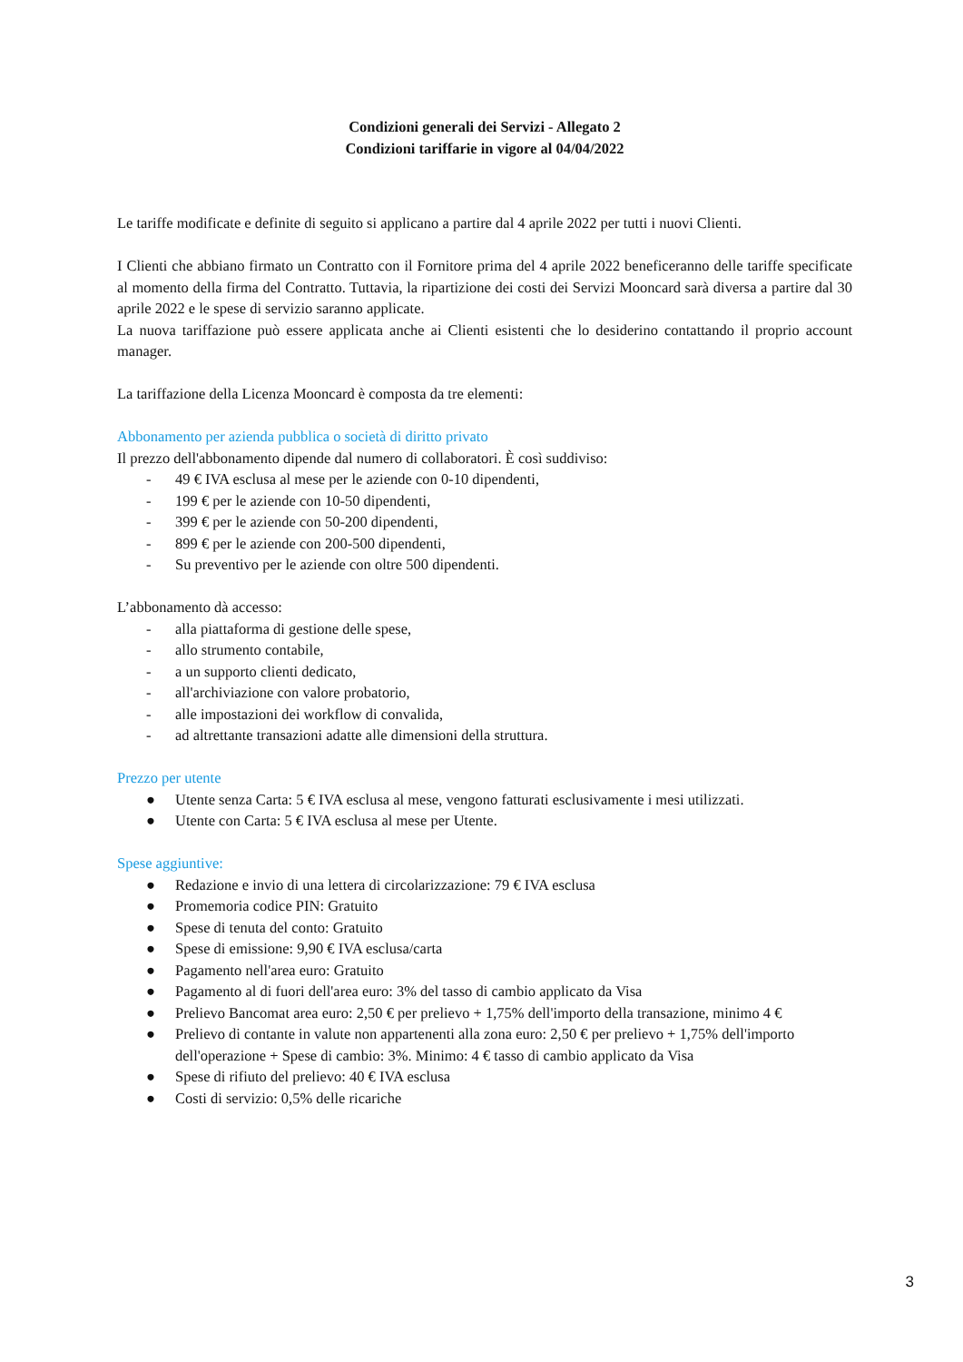Condizioni generali dei Servizi - Allegato 2
Condizioni tariffarie in vigore al 04/04/2022
Le tariffe modificate e definite di seguito si applicano a partire dal 4 aprile 2022 per tutti i nuovi Clienti.
I Clienti che abbiano firmato un Contratto con il Fornitore prima del 4 aprile 2022 beneficeranno delle tariffe specificate al momento della firma del Contratto. Tuttavia, la ripartizione dei costi dei Servizi Mooncard sarà diversa a partire dal 30 aprile 2022 e le spese di servizio saranno applicate.
La nuova tariffazione può essere applicata anche ai Clienti esistenti che lo desiderino contattando il proprio account manager.
La tariffazione della Licenza Mooncard è composta da tre elementi:
Abbonamento per azienda pubblica o società di diritto privato
Il prezzo dell'abbonamento dipende dal numero di collaboratori. È così suddiviso:
- 49 € IVA esclusa al mese per le aziende con 0-10 dipendenti,
- 199 € per le aziende con 10-50 dipendenti,
- 399 € per le aziende con 50-200 dipendenti,
- 899 € per le aziende con 200-500 dipendenti,
- Su preventivo per le aziende con oltre 500 dipendenti.
L’abbonamento dà accesso:
- alla piattaforma di gestione delle spese,
- allo strumento contabile,
- a un supporto clienti dedicato,
- all'archiviazione con valore probatorio,
- alle impostazioni dei workflow di convalida,
- ad altrettante transazioni adatte alle dimensioni della struttura.
Prezzo per utente
● Utente senza Carta: 5 € IVA esclusa al mese, vengono fatturati esclusivamente i mesi utilizzati.
● Utente con Carta: 5 € IVA esclusa al mese per Utente.
Spese aggiuntive:
● Redazione e invio di una lettera di circolarizzazione: 79 € IVA esclusa
● Promemoria codice PIN: Gratuito
● Spese di tenuta del conto: Gratuito
● Spese di emissione: 9,90 € IVA esclusa/carta
● Pagamento nell'area euro: Gratuito
● Pagamento al di fuori dell'area euro: 3% del tasso di cambio applicato da Visa
● Prelievo Bancomat area euro: 2,50 € per prelievo + 1,75% dell'importo della transazione, minimo 4 €
● Prelievo di contante in valute non appartenenti alla zona euro: 2,50 € per prelievo + 1,75% dell'importo dell'operazione + Spese di cambio: 3%. Minimo: 4 € tasso di cambio applicato da Visa
● Spese di rifiuto del prelievo: 40 € IVA esclusa
● Costi di servizio: 0,5% delle ricariche
3